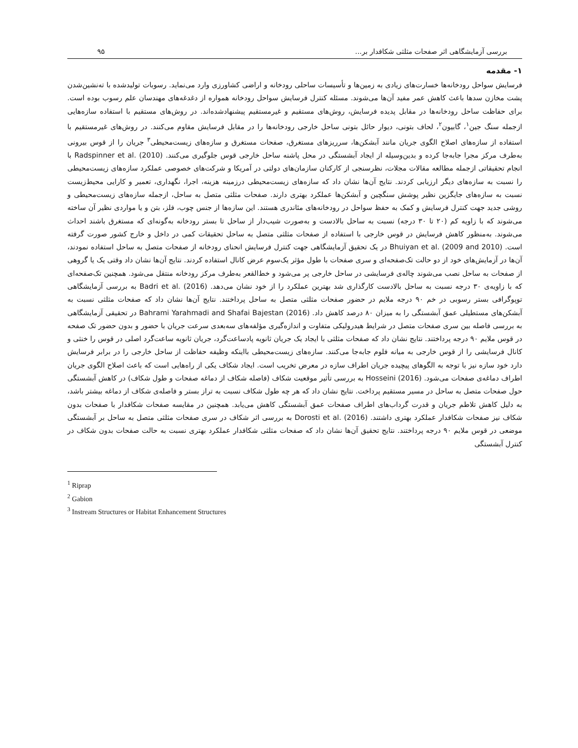بررسی آزمایشگاهی اثر صفحات مثلثی شکافدار بر... ۹۵
۱- مقدمه
فرسایش سواحل رودخانه‌ها خسارت‌های زیادی به زمین‌ها و تأسیسات ساحلی رودخانه و اراضی کشاورزی وارد می‌نماید. رسوبات تولیدشده با ته‌نشین‌شدن پشت مخازن سدها باعث کاهش عمر مفید آن‌ها می‌شوند. مسئله کنترل فرسایش سواحل رودخانه همواره از دغدغه‌های مهندسان علم رسوب بوده است. برای حفاظت ساحل رودخانه‌ها در مقابل پدیده فرسایش، روش‌های مستقیم و غیرمستقیم پیشنهادشده‌اند. در روش‌های مستقیم با استفاده سازه‌هایی ازجمله سنگ جین<sup>۱</sup>، گابیون<sup>۲</sup>، لحاف بتونی، دیوار حائل بتونی ساحل خارجی رودخانه‌ها را در مقابل فرسایش مقاوم می‌کنند. در روش‌های غیرمستقیم با استفاده از سازه‌های اصلاح الگوی جریان مانند آبشکن‌ها، سرریزهای مستغرق، صفحات مستغرق و سازه‌های زیست‌محیطی<sup>۳</sup> جریان را از قوس بیرونی به‌طرف مرکز مجرا جابه‌جا کرده و بدین‌وسیله از ایجاد آبشستگی در محل پاشنه ساحل خارجی قوس جلوگیری می‌کنند. Radspinner et al. (2010) با انجام تحقیقاتی ازجمله مطالعه مقالات مجلات، نظرسنجی از کارکنان سازمان‌های دولتی در آمریکا و شرکت‌های خصوصی عملکرد سازه‌های زیست‌محیطی را نسبت به سازه‌های دیگر ارزیابی کردند. نتایج آن‌ها نشان داد که سازه‌های زیست‌محیطی درزمینه هزینه، اجرا، نگهداری، تعمیر و کارایی محیط‌زیست نسبت به سازه‌های جایگزین نظیر پوشش سنگچین و آبشکن‌ها عملکرد بهتری دارند. صفحات مثلثی متصل به ساحل، ازجمله سازه‌های زیست‌محیطی و روشی جدید جهت کنترل فرسایش و کمک به حفظ سواحل در رودخانه‌های مئاندری هستند. این سازه‌ها از جنس چوب، فلز، بتن و یا مواردی نظیر آن ساخته می‌شوند که با زاویه کم (۲۰ تا ۳۰ درجه) نسبت به ساحل بالادست و به‌صورت شیب‌دار از ساحل تا بستر رودخانه به‌گونه‌ای که مستغرق باشند احداث می‌شوند. به‌منظور کاهش فرسایش در قوس خارجی با استفاده از صفحات مثلثی متصل به ساحل تحقیقات کمی در داخل و خارج کشور صورت گرفته است. Bhuiyan et al. (2009 and 2010) در یک تحقیق آزمایشگاهی جهت کنترل فرسایش انحنای رودخانه از صفحات متصل به ساحل استفاده نمودند، آن‌ها در آزمایش‌های خود از دو حالت تک‌صفحه‌ای و سری صفحات با طول مؤثر یک‌سوم عرض کانال استفاده کردند. نتایج آن‌ها نشان داد وقتی یک یا گروهی از صفحات به ساحل نصب می‌شوند چاله‌ی فرسایشی در ساحل خارجی پر می‌شود و خط‌القعر به‌طرف مرکز رودخانه منتقل می‌شود. همچنین تک‌صفحه‌ای که با زاویه‌ی ۳۰ درجه نسبت به ساحل بالادست کارگذاری شد بهترین عملکرد را از خود نشان می‌دهد. Badri et al. (2016) به بررسی آزمایشگاهی توپوگرافی بستر رسوبی در خم ۹۰ درجه ملایم در حضور صفحات مثلثی متصل به ساحل پرداختند. نتایج آن‌ها نشان داد که صفحات مثلثی نسبت به آبشکن‌های مستطیلی عمق آبشستگی را به میزان ۸۰ درصد کاهش داد. Bahrami Yarahmadi and Shafai Bajestan (2016) در تحقیقی آزمایشگاهی به بررسی فاصله بین سری صفحات متصل در شرایط هیدرولیکی متفاوت و اندازه‌گیری مؤلفه‌های سه‌بعدی سرعت جریان با حضور و بدون حضور تک صفحه در قوس ملایم ۹۰ درجه پرداختند. نتایج نشان داد که صفحات مثلثی با ایجاد یک جریان ثانویه پادساعت‌گرد، جریان ثانویه ساعت‌گرد اصلی در قوس را خنثی و کانال فرسایشی را از قوس خارجی به میانه فلوم جابه‌جا می‌کنند. سازه‌های زیست‌محیطی بااینکه وظیفه حفاظت از ساحل خارجی را در برابر فرسایش دارد خود سازه نیز با توجه به الگوهای پیچیده جریان اطراف سازه در معرض تخریب است. ایجاد شکاف یکی از راه‌هایی است که باعث اصلاح الگوی جریان اطراف دماغه‌ی صفحات می‌شود. Hosseini (2016) به بررسی تأثیر موقعیت شکاف (فاصله شکاف از دماغه صفحات و طول شکاف) در کاهش آبشستگی حول صفحات متصل به ساحل در مسیر مستقیم پرداخت. نتایج نشان داد که هر چه طول شکاف نسبت به تراز بستر و فاصله‌ی شکاف از دماغه بیشتر باشد، به دلیل کاهش تلاطم جریان و قدرت گرداب‌های اطراف صفحات عمق آبشستگی کاهش می‌یابد. همچنین در مقایسه صفحات شکافدار با صفحات بدون شکاف نیز صفحات شکافدار عملکرد بهتری داشتند. Dorosti et al. (2016) به بررسی اثر شکاف در سری صفحات مثلثی متصل به ساحل بر آبشستگی موضعی در قوس ملایم ۹۰ درجه پرداختند. نتایج تحقیق آن‌ها نشان داد که صفحات مثلثی شکافدار عملکرد بهتری نسبت به حالت صفحات بدون شکاف در کنترل آبشستگی
<sup>1</sup> Riprap
<sup>2</sup> Gabion
<sup>3</sup> Instream Structures or Habitat Enhancement Structures